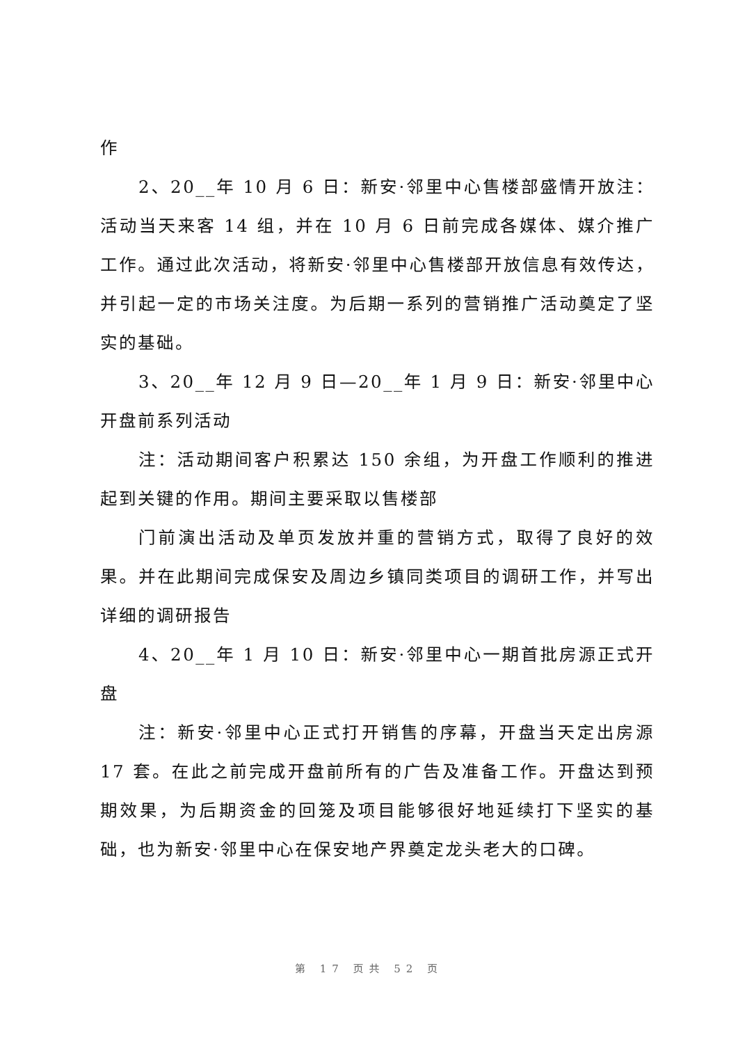作
2、20__年 10 月 6 日：新安·邻里中心售楼部盛情开放注：活动当天来客 14 组，并在 10 月 6 日前完成各媒体、媒介推广工作。通过此次活动，将新安·邻里中心售楼部开放信息有效传达，并引起一定的市场关注度。为后期一系列的营销推广活动奠定了坚实的基础。
3、20__年 12 月 9 日—20__年 1 月 9 日：新安·邻里中心开盘前系列活动
注：活动期间客户积累达 150 余组，为开盘工作顺利的推进起到关键的作用。期间主要采取以售楼部
门前演出活动及单页发放并重的营销方式，取得了良好的效果。并在此期间完成保安及周边乡镇同类项目的调研工作，并写出详细的调研报告
4、20__年 1 月 10 日：新安·邻里中心一期首批房源正式开盘
注：新安·邻里中心正式打开销售的序幕，开盘当天定出房源 17 套。在此之前完成开盘前所有的广告及准备工作。开盘达到预期效果，为后期资金的回笼及项目能够很好地延续打下坚实的基础，也为新安·邻里中心在保安地产界奠定龙头老大的口碑。
第 17 页共 52 页